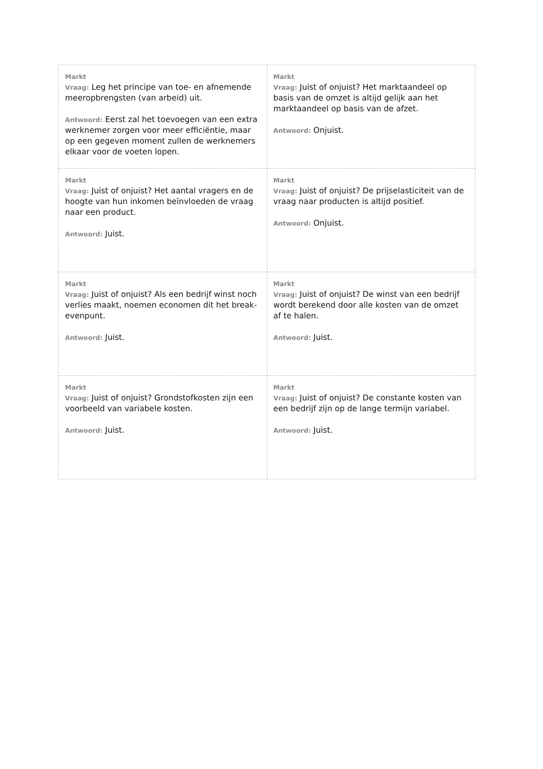| Markt Vraag: Leg het principe van toe- en afnemende meeropbrengsten (van arbeid) uit. Antwoord: Eerst zal het toevoegen van een extra werknemer zorgen voor meer efficiëntie, maar op een gegeven moment zullen de werknemers elkaar voor de voeten lopen. | Markt Vraag: Juist of onjuist? Het marktaandeel op basis van de omzet is altijd gelijk aan het marktaandeel op basis van de afzet. Antwoord: Onjuist. |
| Markt Vraag: Juist of onjuist? Het aantal vragers en de hoogte van hun inkomen beïnvloeden de vraag naar een product. Antwoord: Juist. | Markt Vraag: Juist of onjuist? De prijselasticiteit van de vraag naar producten is altijd positief. Antwoord: Onjuist. |
| Markt Vraag: Juist of onjuist? Als een bedrijf winst noch verlies maakt, noemen economen dit het break-evenpunt. Antwoord: Juist. | Markt Vraag: Juist of onjuist? De winst van een bedrijf wordt berekend door alle kosten van de omzet af te halen. Antwoord: Juist. |
| Markt Vraag: Juist of onjuist? Grondstofkosten zijn een voorbeeld van variabele kosten. Antwoord: Juist. | Markt Vraag: Juist of onjuist? De constante kosten van een bedrijf zijn op de lange termijn variabel. Antwoord: Juist. |